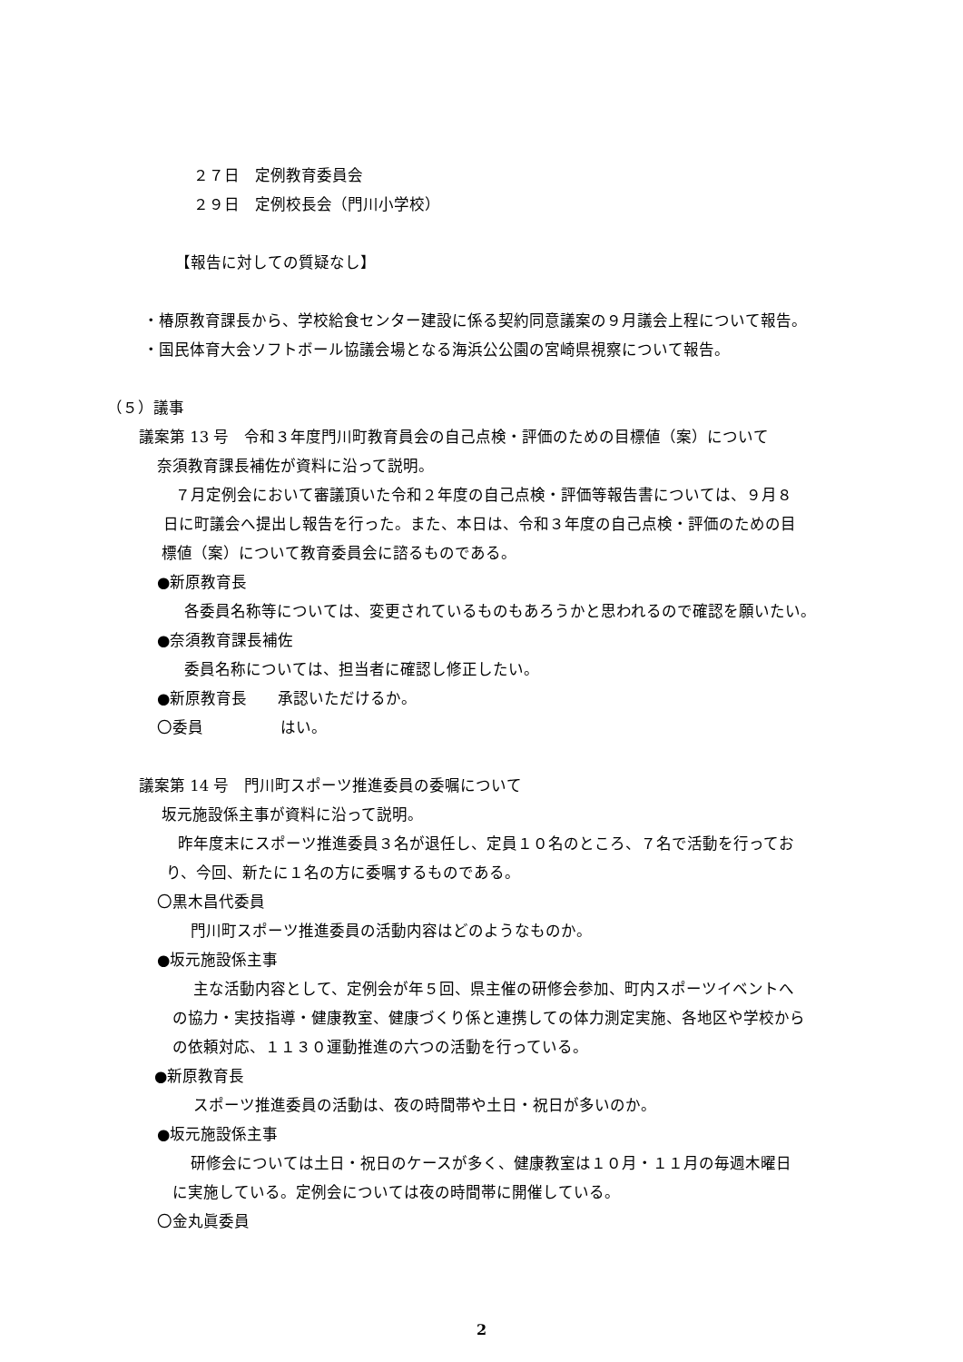２７日　定例教育委員会
２９日　定例校長会（門川小学校）
【報告に対しての質疑なし】
・椿原教育課長から、学校給食センター建設に係る契約同意議案の９月議会上程について報告。
・国民体育大会ソフトボール協議会場となる海浜公公園の宮崎県視察について報告。
（５）議事
議案第 13 号　令和３年度門川町教育員会の自己点検・評価のための目標値（案）について
奈須教育課長補佐が資料に沿って説明。
７月定例会において審議頂いた令和２年度の自己点検・評価等報告書については、９月８
日に町議会へ提出し報告を行った。また、本日は、令和３年度の自己点検・評価のための目
標値（案）について教育委員会に諮るものである。
●新原教育長
各委員名称等については、変更されているものもあろうかと思われるので確認を願いたい。
●奈須教育課長補佐
委員名称については、担当者に確認し修正したい。
●新原教育長　　承認いただけるか。
〇委員　　　　　はい。
議案第 14 号　門川町スポーツ推進委員の委嘱について
坂元施設係主事が資料に沿って説明。
昨年度末にスポーツ推進委員３名が退任し、定員１０名のところ、７名で活動を行ってお
り、今回、新たに１名の方に委嘱するものである。
〇黒木昌代委員
門川町スポーツ推進委員の活動内容はどのようなものか。
●坂元施設係主事
主な活動内容として、定例会が年５回、県主催の研修会参加、町内スポーツイベントへ
の協力・実技指導・健康教室、健康づくり係と連携しての体力測定実施、各地区や学校から
の依頼対応、１１３０運動推進の六つの活動を行っている。
●新原教育長
スポーツ推進委員の活動は、夜の時間帯や土日・祝日が多いのか。
●坂元施設係主事
研修会については土日・祝日のケースが多く、健康教室は１０月・１１月の毎週木曜日
に実施している。定例会については夜の時間帯に開催している。
〇金丸眞委員
2